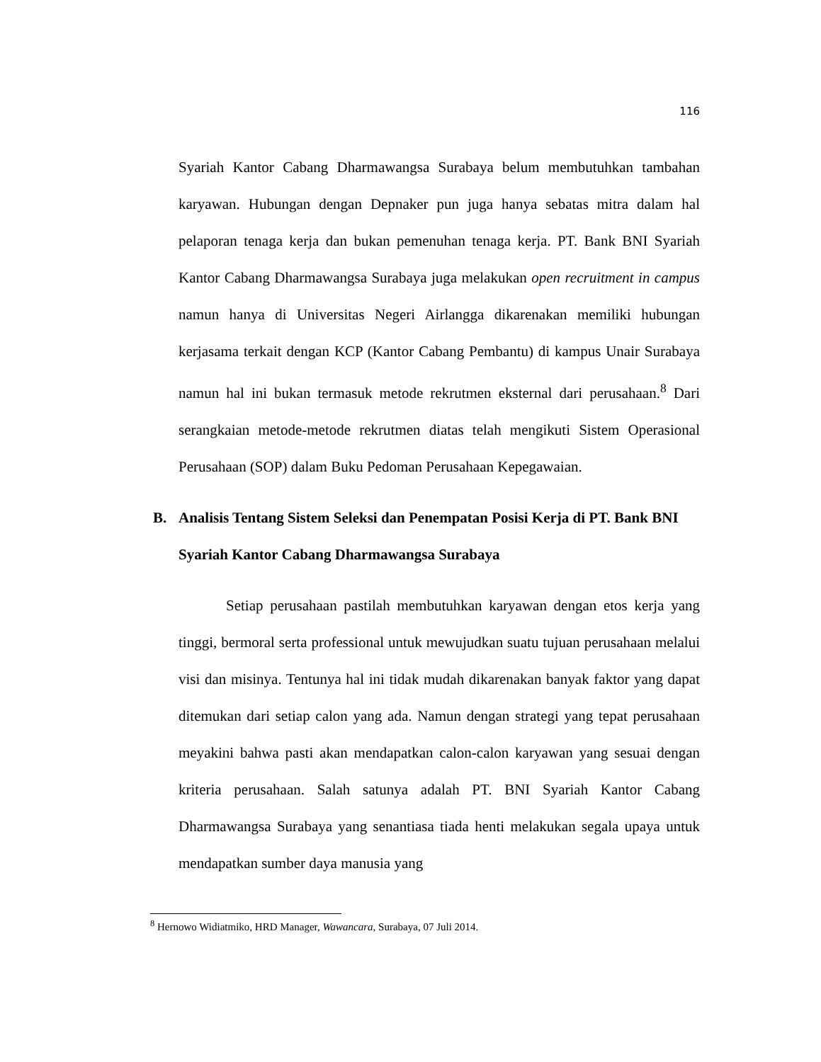116
Syariah Kantor Cabang Dharmawangsa Surabaya belum membutuhkan tambahan karyawan. Hubungan dengan Depnaker pun juga hanya sebatas mitra dalam hal pelaporan tenaga kerja dan bukan pemenuhan tenaga kerja. PT. Bank BNI Syariah Kantor Cabang Dharmawangsa Surabaya juga melakukan open recruitment in campus namun hanya di Universitas Negeri Airlangga dikarenakan memiliki hubungan kerjasama terkait dengan KCP (Kantor Cabang Pembantu) di kampus Unair Surabaya namun hal ini bukan termasuk metode rekrutmen eksternal dari perusahaan.<sup>8</sup> Dari serangkaian metode-metode rekrutmen diatas telah mengikuti Sistem Operasional Perusahaan (SOP) dalam Buku Pedoman Perusahaan Kepegawaian.
B. Analisis Tentang Sistem Seleksi dan Penempatan Posisi Kerja di PT. Bank BNI Syariah Kantor Cabang Dharmawangsa Surabaya
Setiap perusahaan pastilah membutuhkan karyawan dengan etos kerja yang tinggi, bermoral serta professional untuk mewujudkan suatu tujuan perusahaan melalui visi dan misinya. Tentunya hal ini tidak mudah dikarenakan banyak faktor yang dapat ditemukan dari setiap calon yang ada. Namun dengan strategi yang tepat perusahaan meyakini bahwa pasti akan mendapatkan calon-calon karyawan yang sesuai dengan kriteria perusahaan. Salah satunya adalah PT. BNI Syariah Kantor Cabang Dharmawangsa Surabaya yang senantiasa tiada henti melakukan segala upaya untuk mendapatkan sumber daya manusia yang
<sup>8</sup> Hernowo Widiatmiko, HRD Manager, Wawancara, Surabaya, 07 Juli 2014.